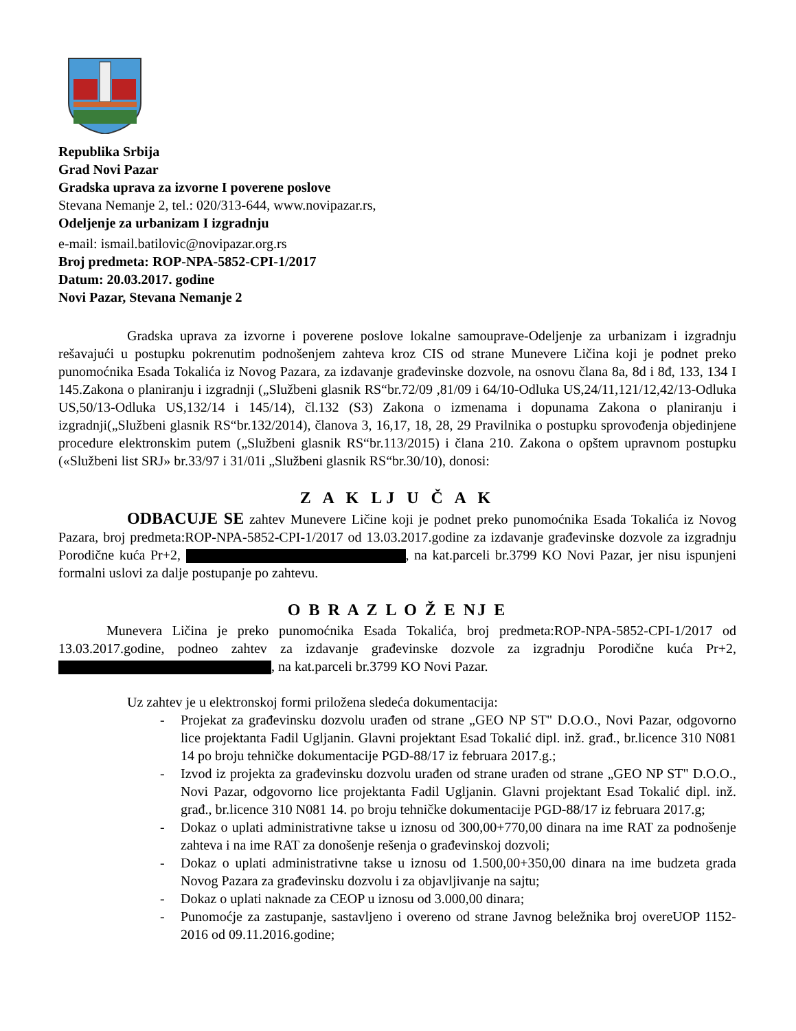Republika Srbija
Grad Novi Pazar
Gradska uprava za izvorne I poverene poslove
Stevana Nemanje 2, tel.: 020/313-644, www.novipazar.rs,
Odeljenje za urbanizam I izgradnju
e-mail: ismail.batilovic@novipazar.org.rs
Broj predmeta: ROP-NPA-5852-CPI-1/2017
Datum: 20.03.2017. godine
Novi Pazar, Stevana Nemanje 2
Gradska uprava za izvorne i poverene poslove lokalne samouprave-Odeljenje za urbanizam i izgradnju rešavajući u postupku pokrenutim podnošenjem zahteva kroz CIS od strane Munevere Ličina koji je podnet preko punomoćnika Esada Tokalića iz Novog Pazara, za izdavanje građevinske dozvole, na osnovu člana 8a, 8d i 8đ, 133, 134 I 145.Zakona o planiranju i izgradnji („Službeni glasnik RS“br.72/09 ,81/09 i 64/10-Odluka US,24/11,121/12,42/13-Odluka US,50/13-Odluka US,132/14 i 145/14), čl.132 (S3) Zakona o izmenama i dopunama Zakona o planiranju i izgradnji(„Službeni glasnik RS“br.132/2014), članova 3, 16,17, 18, 28, 29 Pravilnika o postupku sprovođenja objedinjene procedure elektronskim putem („Službeni glasnik RS“br.113/2015) i člana 210. Zakona o opštem upravnom postupku («Službeni list SRJ» br.33/97 i 31/01i „Službeni glasnik RS“br.30/10), donosi:
Z A K LJ U Č A K
ODBACUJE SE zahtev Munevere Ličine koji je podnet preko punomoćnika Esada Tokalića iz Novog Pazara, broj predmeta:ROP-NPA-5852-CPI-1/2017 od 13.03.2017.godine za izdavanje građevinske dozvole za izgradnju Porodične kuća Pr+2, , na kat.parceli br.3799 KO Novi Pazar, jer nisu ispunjeni formalni uslovi za dalje postupanje po zahtevu.
O B R A Z L O Ž E NJ E
Munevera Ličina je preko punomoćnika Esada Tokalića, broj predmeta:ROP-NPA-5852-CPI-1/2017 od 13.03.2017.godine, podneo zahtev za izdavanje građevinske dozvole za izgradnju Porodične kuća Pr+2, , na kat.parceli br.3799 KO Novi Pazar.
Uz zahtev je u elektronskoj formi priložena sledeća dokumentacija:
- Projekat za građevinsku dozvolu urađen od strane „GEO NP ST" D.O.O., Novi Pazar, odgovorno lice projektanta Fadil Ugljanin. Glavni projektant Esad Tokalić dipl. inž. građ., br.licence 310 N081 14 po broju tehničke dokumentacije PGD-88/17 iz februara 2017.g.;
- Izvod iz projekta za građevinsku dozvolu urađen od strane urađen od strane „GEO NP ST" D.O.O., Novi Pazar, odgovorno lice projektanta Fadil Ugljanin. Glavni projektant Esad Tokalić dipl. inž. građ., br.licence 310 N081 14. po broju tehničke dokumentacije PGD-88/17 iz februara 2017.g;
- Dokaz o uplati administrativne takse u iznosu od 300,00+770,00 dinara na ime RAT za podnošenje zahteva i na ime RAT za donošenje rešenja o građevinskoj dozvoli;
- Dokaz o uplati administrativne takse u iznosu od 1.500,00+350,00 dinara na ime budzeta grada Novog Pazara za građevinsku dozvolu i za objavljivanje na sajtu;
- Dokaz o uplati naknade za CEOP u iznosu od 3.000,00 dinara;
- Punomoćje za zastupanje, sastavljeno i overeno od strane Javnog beležnika broj overeUOP 1152-2016 od 09.11.2016.godine;